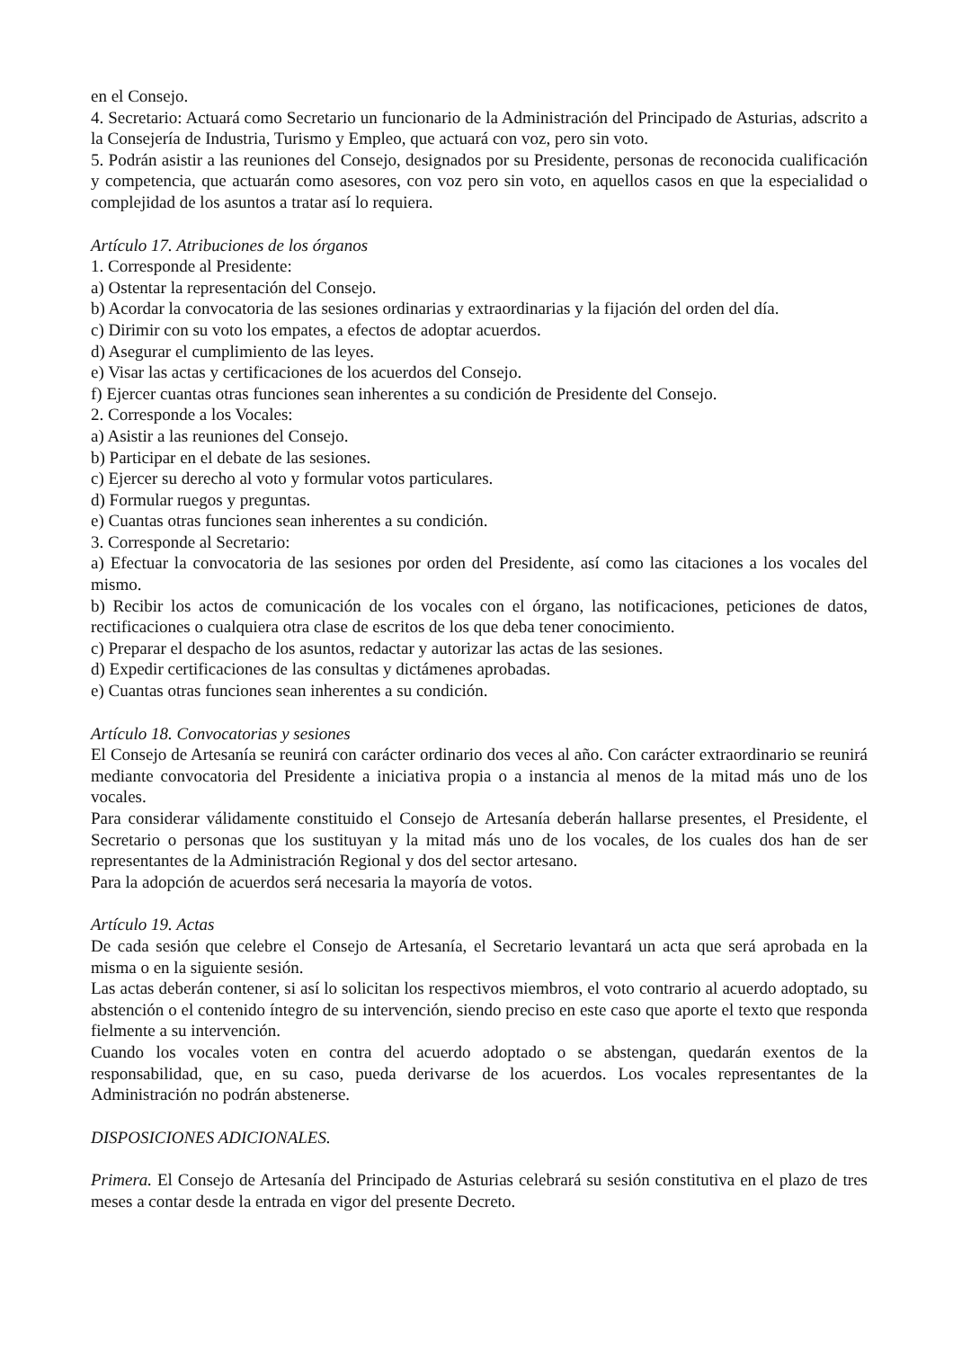en el Consejo.
4. Secretario: Actuará como Secretario un funcionario de la Administración del Principado de Asturias, adscrito a la Consejería de Industria, Turismo y Empleo, que actuará con voz, pero sin voto.
5. Podrán asistir a las reuniones del Consejo, designados por su Presidente, personas de reconocida cualificación y competencia, que actuarán como asesores, con voz pero sin voto, en aquellos casos en que la especialidad o complejidad de los asuntos a tratar así lo requiera.
Artículo 17. Atribuciones de los órganos
1. Corresponde al Presidente:
a) Ostentar la representación del Consejo.
b) Acordar la convocatoria de las sesiones ordinarias y extraordinarias y la fijación del orden del día.
c) Dirimir con su voto los empates, a efectos de adoptar acuerdos.
d) Asegurar el cumplimiento de las leyes.
e) Visar las actas y certificaciones de los acuerdos del Consejo.
f) Ejercer cuantas otras funciones sean inherentes a su condición de Presidente del Consejo.
2. Corresponde a los Vocales:
a) Asistir a las reuniones del Consejo.
b) Participar en el debate de las sesiones.
c) Ejercer su derecho al voto y formular votos particulares.
d) Formular ruegos y preguntas.
e) Cuantas otras funciones sean inherentes a su condición.
3. Corresponde al Secretario:
a) Efectuar la convocatoria de las sesiones por orden del Presidente, así como las citaciones a los vocales del mismo.
b) Recibir los actos de comunicación de los vocales con el órgano, las notificaciones, peticiones de datos, rectificaciones o cualquiera otra clase de escritos de los que deba tener conocimiento.
c) Preparar el despacho de los asuntos, redactar y autorizar las actas de las sesiones.
d) Expedir certificaciones de las consultas y dictámenes aprobadas.
e) Cuantas otras funciones sean inherentes a su condición.
Artículo 18. Convocatorias y sesiones
El Consejo de Artesanía se reunirá con carácter ordinario dos veces al año. Con carácter extraordinario se reunirá mediante convocatoria del Presidente a iniciativa propia o a instancia al menos de la mitad más uno de los vocales.
Para considerar válidamente constituido el Consejo de Artesanía deberán hallarse presentes, el Presidente, el Secretario o personas que los sustituyan y la mitad más uno de los vocales, de los cuales dos han de ser representantes de la Administración Regional y dos del sector artesano.
Para la adopción de acuerdos será necesaria la mayoría de votos.
Artículo 19. Actas
De cada sesión que celebre el Consejo de Artesanía, el Secretario levantará un acta que será aprobada en la misma o en la siguiente sesión.
Las actas deberán contener, si así lo solicitan los respectivos miembros, el voto contrario al acuerdo adoptado, su abstención o el contenido íntegro de su intervención, siendo preciso en este caso que aporte el texto que responda fielmente a su intervención.
Cuando los vocales voten en contra del acuerdo adoptado o se abstengan, quedarán exentos de la responsabilidad, que, en su caso, pueda derivarse de los acuerdos. Los vocales representantes de la Administración no podrán abstenerse.
DISPOSICIONES ADICIONALES.
Primera. El Consejo de Artesanía del Principado de Asturias celebrará su sesión constitutiva en el plazo de tres meses a contar desde la entrada en vigor del presente Decreto.